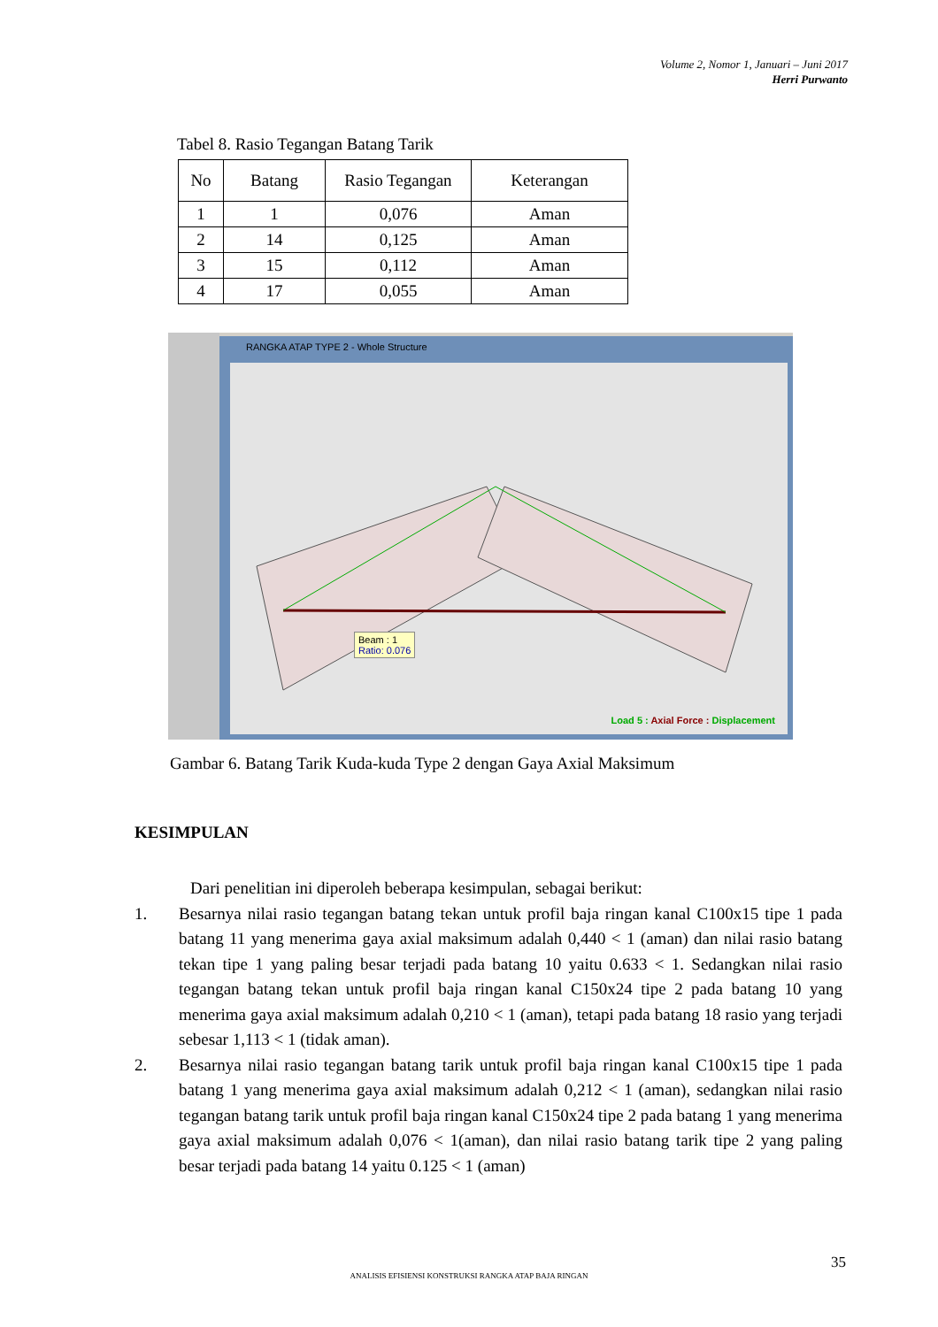Volume 2, Nomor 1, Januari – Juni 2017
Herri Purwanto
Tabel 8. Rasio Tegangan Batang Tarik
| No | Batang | Rasio Tegangan | Keterangan |
| --- | --- | --- | --- |
| 1 | 1 | 0,076 | Aman |
| 2 | 14 | 0,125 | Aman |
| 3 | 15 | 0,112 | Aman |
| 4 | 17 | 0,055 | Aman |
RANGKA ATAP TYPE 2 - Whole Structure
Beam : 1
Ratio: 0.076
Load 5 : Axial Force : Displacement
Gambar 6. Batang Tarik Kuda-kuda Type 2 dengan Gaya Axial Maksimum
KESIMPULAN
Dari penelitian ini diperoleh beberapa kesimpulan, sebagai berikut:
1. Besarnya nilai rasio tegangan batang tekan untuk profil baja ringan kanal C100x15 tipe 1 pada batang 11 yang menerima gaya axial maksimum adalah 0,440 < 1 (aman) dan nilai rasio batang tekan tipe 1 yang paling besar terjadi pada batang 10 yaitu 0.633 < 1. Sedangkan nilai rasio tegangan batang tekan untuk profil baja ringan kanal C150x24 tipe 2 pada batang 10 yang menerima gaya axial maksimum adalah 0,210 < 1 (aman), tetapi pada batang 18 rasio yang terjadi sebesar 1,113 < 1 (tidak aman).
2. Besarnya nilai rasio tegangan batang tarik untuk profil baja ringan kanal C100x15 tipe 1 pada batang 1 yang menerima gaya axial maksimum adalah 0,212 < 1 (aman), sedangkan nilai rasio tegangan batang tarik untuk profil baja ringan kanal C150x24 tipe 2 pada batang 1 yang menerima gaya axial maksimum adalah 0,076 < 1(aman), dan nilai rasio batang tarik tipe 2 yang paling besar terjadi pada batang 14 yaitu 0.125 < 1 (aman)
35
ANALISIS EFISIENSI KONSTRUKSI RANGKA ATAP BAJA RINGAN